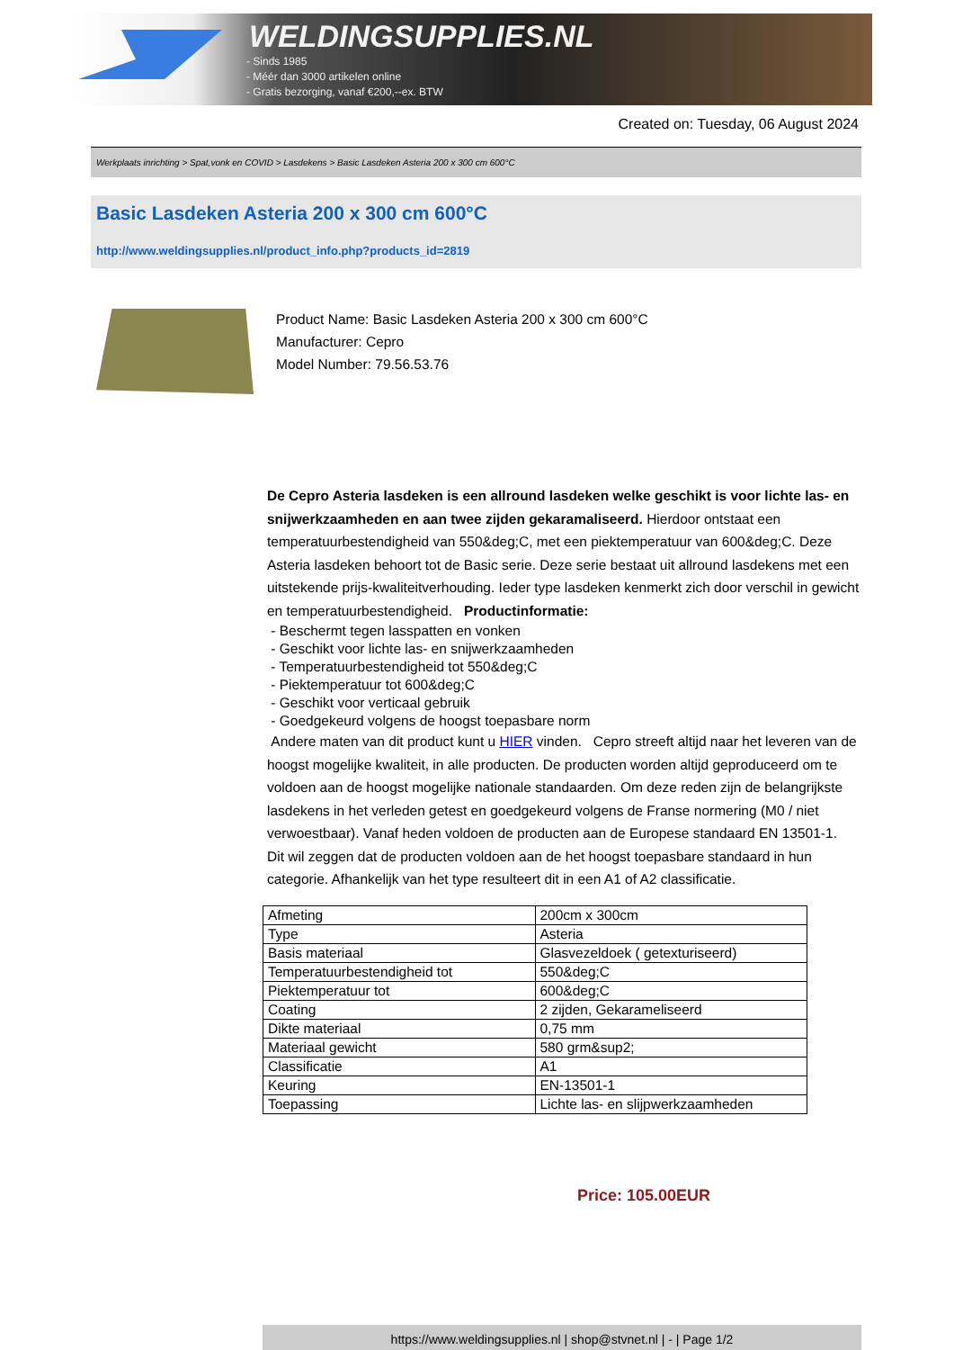WELDINGSUPPLIES.NL
- Sinds 1985
- Méér dan 3000 artikelen online
- Gratis bezorging, vanaf €200,--ex. BTW
Created on: Tuesday, 06 August 2024
Werkplaats inrichting > Spat,vonk en COVID > Lasdekens > Basic Lasdeken Asteria 200 x 300 cm 600°C
Basic Lasdeken Asteria 200 x 300 cm 600°C
http://www.weldingsupplies.nl/product_info.php?products_id=2819
Product Name: Basic Lasdeken Asteria 200 x 300 cm 600°C
Manufacturer: Cepro
Model Number: 79.56.53.76
De Cepro Asteria lasdeken is een allround lasdeken welke geschikt is voor lichte las- en snijwerkzaamheden en aan twee zijden gekaramaliseerd. Hierdoor ontstaat een temperatuurbestendigheid van 550&deg;C, met een piektemperatuur van 600&deg;C. Deze Asteria lasdeken behoort tot de Basic serie. Deze serie bestaat uit allround lasdekens met een uitstekende prijs-kwaliteitverhouding. Ieder type lasdeken kenmerkt zich door verschil in gewicht en temperatuurbestendigheid. Productinformatie:
- Beschermt tegen lasspatten en vonken
- Geschikt voor lichte las- en snijwerkzaamheden
- Temperatuurbestendigheid tot 550&deg;C
- Piektemperatuur tot 600&deg;C
- Geschikt voor verticaal gebruik
- Goedgekeurd volgens de hoogst toepasbare norm
Andere maten van dit product kunt u HIER vinden. Cepro streeft altijd naar het leveren van de hoogst mogelijke kwaliteit, in alle producten. De producten worden altijd geproduceerd om te voldoen aan de hoogst mogelijke nationale standaarden. Om deze reden zijn de belangrijkste lasdekens in het verleden getest en goedgekeurd volgens de Franse normering (M0 / niet verwoestbaar). Vanaf heden voldoen de producten aan de Europese standaard EN 13501-1. Dit wil zeggen dat de producten voldoen aan de het hoogst toepasbare standaard in hun categorie. Afhankelijk van het type resulteert dit in een A1 of A2 classificatie.
| Afmeting | 200cm x 300cm |
| Type | Asteria |
| Basis materiaal | Glasvezeldoek ( getexturiseerd) |
| Temperatuurbestendigheid tot | 550&deg;C |
| Piektemperatuur tot | 600&deg;C |
| Coating | 2 zijden, Gekarameliseerd |
| Dikte materiaal | 0,75 mm |
| Materiaal gewicht | 580 grm&sup2; |
| Classificatie | A1 |
| Keuring | EN-13501-1 |
| Toepassing | Lichte las- en slijpwerkzaamheden |
Price: 105.00EUR
https://www.weldingsupplies.nl | shop@stvnet.nl | - | Page 1/2